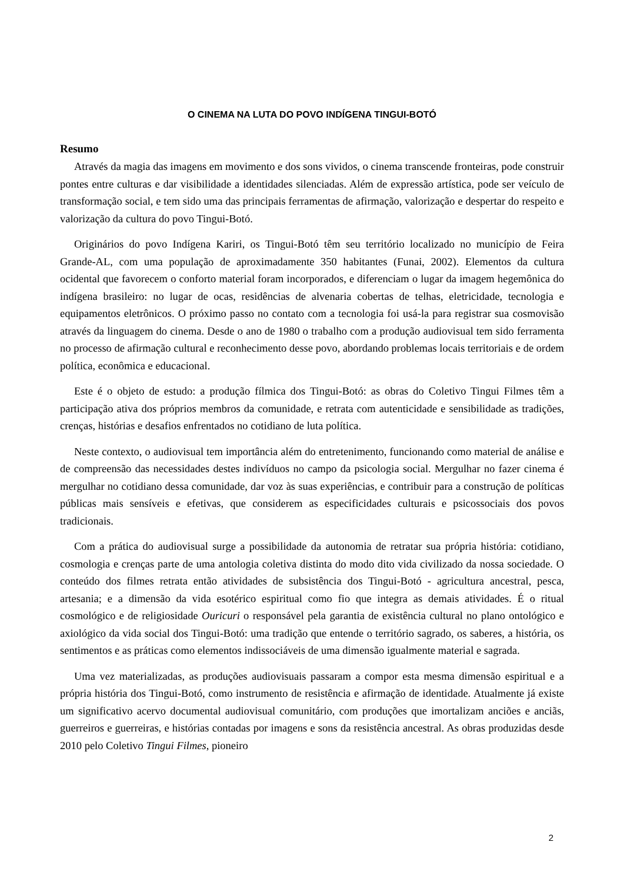O CINEMA NA LUTA DO POVO INDÍGENA TINGUI-BOTÓ
Resumo
Através da magia das imagens em movimento e dos sons vividos, o cinema transcende fronteiras, pode construir pontes entre culturas e dar visibilidade a identidades silenciadas. Além de expressão artística, pode ser veículo de transformação social, e tem sido uma das principais ferramentas de afirmação, valorização e despertar do respeito e valorização da cultura do povo Tingui-Botó.
Originários do povo Indígena Kariri, os Tingui-Botó têm seu território localizado no município de Feira Grande-AL, com uma população de aproximadamente 350 habitantes (Funai, 2002). Elementos da cultura ocidental que favorecem o conforto material foram incorporados, e diferenciam o lugar da imagem hegemônica do indígena brasileiro: no lugar de ocas, residências de alvenaria cobertas de telhas, eletricidade, tecnologia e equipamentos eletrônicos. O próximo passo no contato com a tecnologia foi usá-la para registrar sua cosmovisão através da linguagem do cinema. Desde o ano de 1980 o trabalho com a produção audiovisual tem sido ferramenta no processo de afirmação cultural e reconhecimento desse povo, abordando problemas locais territoriais e de ordem política, econômica e educacional.
Este é o objeto de estudo: a produção fílmica dos Tingui-Botó: as obras do Coletivo Tingui Filmes têm a participação ativa dos próprios membros da comunidade, e retrata com autenticidade e sensibilidade as tradições, crenças, histórias e desafios enfrentados no cotidiano de luta política.
Neste contexto, o audiovisual tem importância além do entretenimento, funcionando como material de análise e de compreensão das necessidades destes indivíduos no campo da psicologia social. Mergulhar no fazer cinema é mergulhar no cotidiano dessa comunidade, dar voz às suas experiências, e contribuir para a construção de políticas públicas mais sensíveis e efetivas, que considerem as especificidades culturais e psicossociais dos povos tradicionais.
Com a prática do audiovisual surge a possibilidade da autonomia de retratar sua própria história: cotidiano, cosmologia e crenças parte de uma antologia coletiva distinta do modo dito vida civilizado da nossa sociedade. O conteúdo dos filmes retrata então atividades de subsistência dos Tingui-Botó - agricultura ancestral, pesca, artesania; e a dimensão da vida esotérico espiritual como fio que integra as demais atividades. É o ritual cosmológico e de religiosidade Ouricuri o responsável pela garantia de existência cultural no plano ontológico e axiológico da vida social dos Tingui-Botó: uma tradição que entende o território sagrado, os saberes, a história, os sentimentos e as práticas como elementos indissociáveis de uma dimensão igualmente material e sagrada.
Uma vez materializadas, as produções audiovisuais passaram a compor esta mesma dimensão espiritual e a própria história dos Tingui-Botó, como instrumento de resistência e afirmação de identidade. Atualmente já existe um significativo acervo documental audiovisual comunitário, com produções que imortalizam anciões e anciãs, guerreiros e guerreiras, e histórias contadas por imagens e sons da resistência ancestral. As obras produzidas desde 2010 pelo Coletivo Tingui Filmes, pioneiro
2